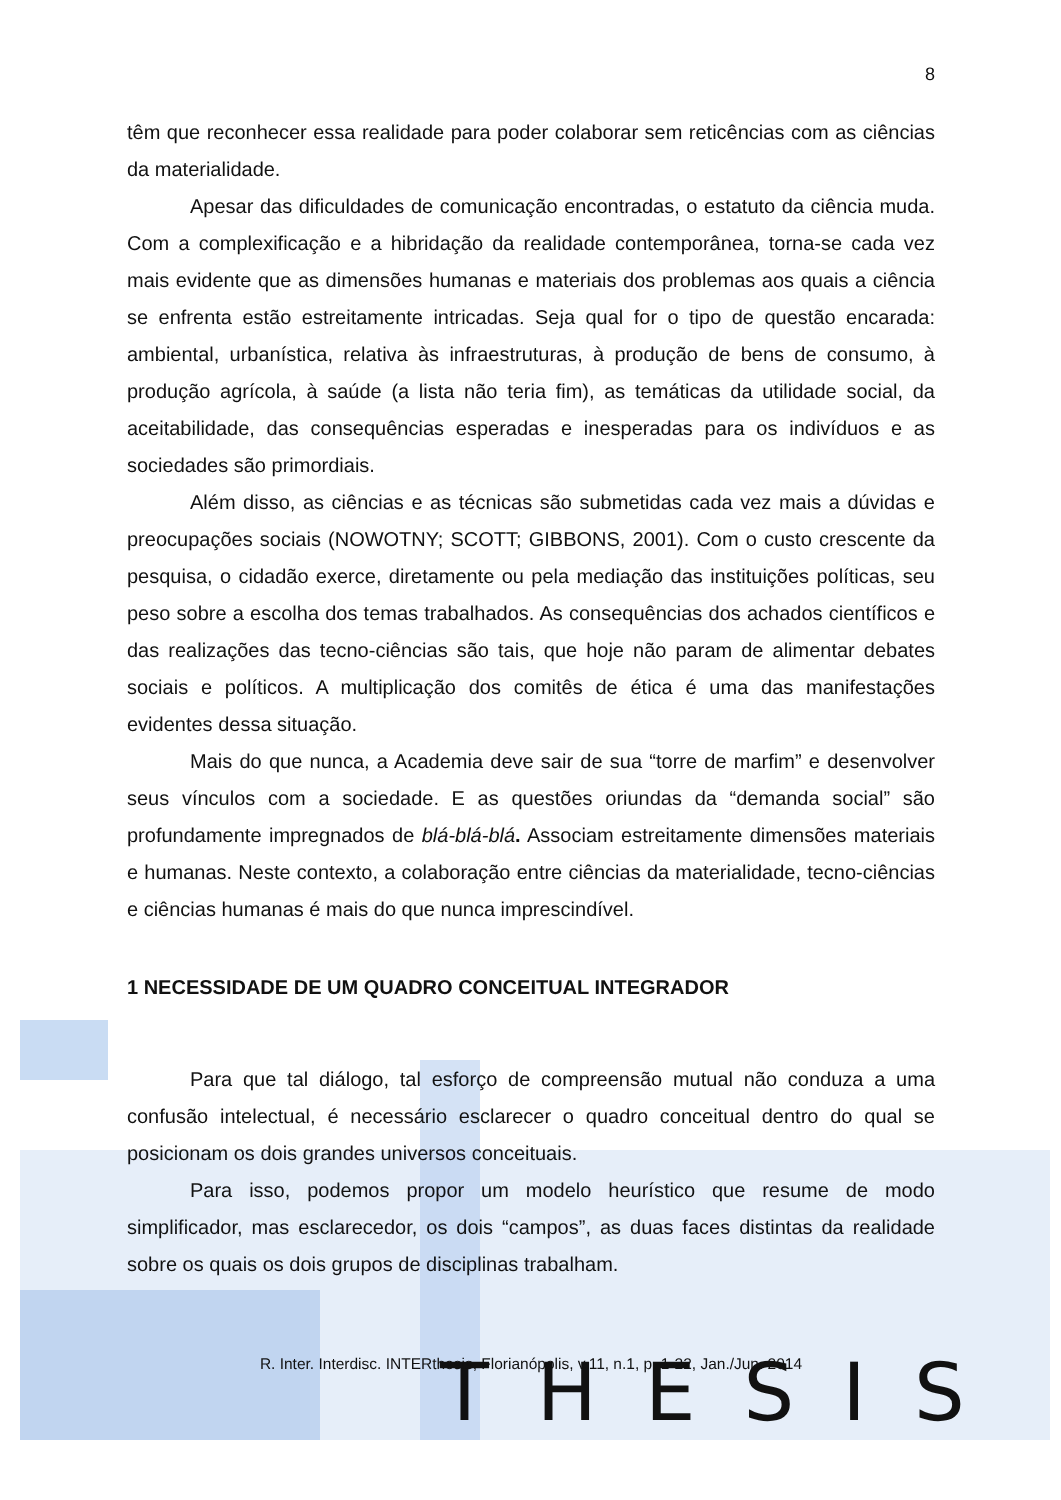THESIS
8
têm que reconhecer essa realidade para poder colaborar sem reticências com as ciências da materialidade.
Apesar das dificuldades de comunicação encontradas, o estatuto da ciência muda. Com a complexificação e a hibridação da realidade contemporânea, torna-se cada vez mais evidente que as dimensões humanas e materiais dos problemas aos quais a ciência se enfrenta estão estreitamente intricadas. Seja qual for o tipo de questão encarada: ambiental, urbanística, relativa às infraestruturas, à produção de bens de consumo, à produção agrícola, à saúde (a lista não teria fim), as temáticas da utilidade social, da aceitabilidade, das consequências esperadas e inesperadas para os indivíduos e as sociedades são primordiais.
Além disso, as ciências e as técnicas são submetidas cada vez mais a dúvidas e preocupações sociais (NOWOTNY; SCOTT; GIBBONS, 2001). Com o custo crescente da pesquisa, o cidadão exerce, diretamente ou pela mediação das instituições políticas, seu peso sobre a escolha dos temas trabalhados. As consequências dos achados científicos e das realizações das tecno-ciências são tais, que hoje não param de alimentar debates sociais e políticos. A multiplicação dos comitês de ética é uma das manifestações evidentes dessa situação.
Mais do que nunca, a Academia deve sair de sua “torre de marfim” e desenvolver seus vínculos com a sociedade. E as questões oriundas da “demanda social” são profundamente impregnados de blá-blá-blá. Associam estreitamente dimensões materiais e humanas. Neste contexto, a colaboração entre ciências da materialidade, tecno-ciências e ciências humanas é mais do que nunca imprescindível.
1 NECESSIDADE DE UM QUADRO CONCEITUAL INTEGRADOR
Para que tal diálogo, tal esforço de compreensão mutual não conduza a uma confusão intelectual, é necessário esclarecer o quadro conceitual dentro do qual se posicionam os dois grandes universos conceituais.
Para isso, podemos propor um modelo heurístico que resume de modo simplificador, mas esclarecedor, os dois “campos”, as duas faces distintas da realidade sobre os quais os dois grupos de disciplinas trabalham.
R. Inter. Interdisc. INTERthesis, Florianópolis, v.11, n.1, p. 1-22, Jan./Jun. 2014